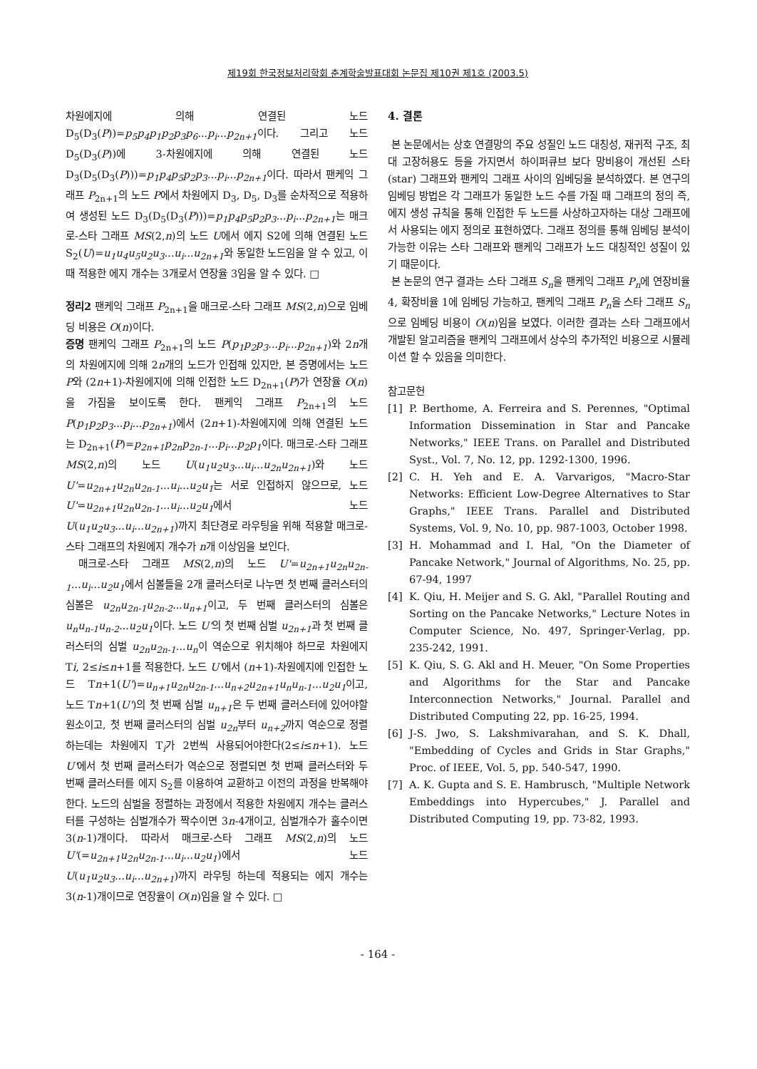제19회 한국정보처리학회 춘계학술발표대회 논문집 제10권 제1호 (2003.5)
차원에지에 의해 연결된 노드 D<sub>5</sub>(D<sub>3</sub>(P))=p<sub>5</sub>p<sub>4</sub>p<sub>1</sub>p<sub>2</sub>p<sub>3</sub>p<sub>6</sub>...p<sub>i</sub>...p<sub>2n+1</sub>이다. 그리고 노드 D<sub>5</sub>(D<sub>3</sub>(P))에 3-차원에지에 의해 연결된 노드 D<sub>3</sub>(D<sub>5</sub>(D<sub>3</sub>(P)))=p<sub>1</sub>p<sub>4</sub>p<sub>5</sub>p<sub>2</sub>p<sub>3</sub>...p<sub>i</sub>...p<sub>2n+1</sub>이다. 따라서 팬케익 그래프 P<sub>2n+1</sub>의 노드 P에서 차원에지 D<sub>3</sub>, D<sub>5</sub>, D<sub>3</sub>를 순차적으로 적용하여 생성된 노드 D<sub>3</sub>(D<sub>5</sub>(D<sub>3</sub>(P)))=p<sub>1</sub>p<sub>4</sub>p<sub>5</sub>p<sub>2</sub>p<sub>3</sub>...p<sub>i</sub>...p<sub>2n+1</sub>는 매크로-스타 그래프 MS(2,n)의 노드 U에서 에지 S2에 의해 연결된 노드 S<sub>2</sub>(U)=u<sub>1</sub>u<sub>4</sub>u<sub>5</sub>u<sub>2</sub>u<sub>3</sub>...u<sub>i</sub>...u<sub>2n+1</sub>와 동일한 노드임을 알 수 있고, 이때 적용한 에지 개수는 3개로서 연장율 3임을 알 수 있다. □
정리2 팬케익 그래프 P<sub>2n+1</sub>을 매크로-스타 그래프 MS(2,n)으로 임베딩 비용은 O(n)이다.
증명 팬케익 그래프 P<sub>2n+1</sub>의 노드 P(p<sub>1</sub>p<sub>2</sub>p<sub>3</sub>...p<sub>i</sub>...p<sub>2n+1</sub>)와 2n개의 차원에지에 의해 2n개의 노드가 인접해 있지만, 본 증명에서는 노드 P와 (2n+1)-차원에지에 의해 인접한 노드 D<sub>2n+1</sub>(P)가 연장율 O(n)을 가짐을 보이도록 한다. 팬케익 그래프 P<sub>2n+1</sub>의 노드 P(p<sub>1</sub>p<sub>2</sub>p<sub>3</sub>...p<sub>i</sub>...p<sub>2n+1</sub>)에서 (2n+1)-차원에지에 의해 연결된 노드는 D<sub>2n+1</sub>(P)=p<sub>2n+1</sub>p<sub>2n</sub>p<sub>2n-1</sub>...p<sub>i</sub>...p<sub>2</sub>p<sub>1</sub>이다. 매크로-스타 그래프 MS(2,n)의 노드 U(u<sub>1</sub>u<sub>2</sub>u<sub>3</sub>...u<sub>i</sub>...u<sub>2n</sub>u<sub>2n+1</sub>)와 노드 U'=u<sub>2n+1</sub>u<sub>2n</sub>u<sub>2n-1</sub>...u<sub>i</sub>...u<sub>2</sub>u<sub>1</sub>는 서로 인접하지 않으므로, 노드 U'=u<sub>2n+1</sub>u<sub>2n</sub>u<sub>2n-1</sub>...u<sub>i</sub>...u<sub>2</sub>u<sub>1</sub>에서 노드 U(u<sub>1</sub>u<sub>2</sub>u<sub>3</sub>...u<sub>i</sub>...u<sub>2n+1</sub>)까지 최단경로 라우팅을 위해 적용할 매크로-스타 그래프의 차원에지 개수가 n개 이상임을 보인다.
매크로-스타 그래프 MS(2,n)의 노드 U'=u<sub>2n+1</sub>u<sub>2n</sub>u<sub>2n-1</sub>...u<sub>i</sub>...u<sub>2</sub>u<sub>1</sub>에서 심볼들을 2개 클러스터로 나누면 첫 번째 클러스터의 심볼은 u<sub>2n</sub>u<sub>2n-1</sub>u<sub>2n-2</sub>...u<sub>n+1</sub>이고, 두 번째 클러스터의 심볼은 u<sub>n</sub>u<sub>n-1</sub>u<sub>n-2</sub>...u<sub>2</sub>u<sub>1</sub>이다. 노드 U'의 첫 번째 심벌 u<sub>2n+1</sub>과 첫 번째 클러스터의 심벌 u<sub>2n</sub>u<sub>2n-1</sub>...u<sub>n</sub>이 역순으로 위치해야 하므로 차원에지 Ti, 2≤i≤n+1를 적용한다. 노드 U'에서 (n+1)-차원에지에 인접한 노드 Tn+1(U')=u<sub>n+1</sub>u<sub>2n</sub>u<sub>2n-1</sub>...u<sub>n+2</sub>u<sub>2n+1</sub>u<sub>n</sub>u<sub>n-1</sub>...u<sub>2</sub>u<sub>1</sub>이고, 노드 Tn+1(U')의 첫 번째 심벌 u<sub>n+1</sub>은 두 번째 클러스터에 있어야할 원소이고, 첫 번째 클러스터의 심벌 u<sub>2n</sub>부터 u<sub>n+2</sub>까지 역순으로 정렬하는데는 차원에지 T<sub>i</sub>가 2번씩 사용되어야한다(2≤i≤n+1). 노드 U'에서 첫 번째 클러스터가 역순으로 정렬되면 첫 번째 클러스터와 두 번째 클러스터를 에지 S<sub>2</sub>를 이용하여 교환하고 이전의 과정을 반복해야한다. 노드의 심벌을 정렬하는 과정에서 적용한 차원에지 개수는 클러스터를 구성하는 심벌개수가 짝수이면 3n-4개이고, 심벌개수가 홀수이면 3(n-1)개이다. 따라서 매크로-스타 그래프 MS(2,n)의 노드 U'(=u<sub>2n+1</sub>u<sub>2n</sub>u<sub>2n-1</sub>...u<sub>i</sub>...u<sub>2</sub>u<sub>1</sub>)에서 노드 U(u<sub>1</sub>u<sub>2</sub>u<sub>3</sub>...u<sub>i</sub>...u<sub>2n+1</sub>)까지 라우팅 하는데 적용되는 에지 개수는 3(n-1)개이므로 연장율이 O(n)임을 알 수 있다. □
4. 결론
본 논문에서는 상호 연결망의 주요 성질인 노드 대칭성, 재귀적 구조, 최대 고장허용도 등을 가지면서 하이퍼큐브 보다 망비용이 개선된 스타(star) 그래프와 팬케익 그래프 사이의 임베딩을 분석하였다. 본 연구의 임베딩 방법은 각 그래프가 동일한 노드 수를 가질 때 그래프의 정의 즉, 에지 생성 규칙을 통해 인접한 두 노드를 사상하고자하는 대상 그래프에서 사용되는 에지 정의로 표현하였다. 그래프 정의를 통해 임베딩 분석이 가능한 이유는 스타 그래프와 팬케익 그래프가 노드 대칭적인 성질이 있기 때문이다.
본 논문의 연구 결과는 스타 그래프 S<sub>n</sub>을 팬케익 그래프 P<sub>n</sub>에 연장비율 4, 확장비율 1에 임베딩 가능하고, 팬케익 그래프 P<sub>n</sub>을 스타 그래프 S<sub>n</sub>으로 임베딩 비용이 O(n)임을 보였다. 이러한 결과는 스타 그래프에서 개발된 알고리즘을 팬케익 그래프에서 상수의 추가적인 비용으로 시뮬레이션 할 수 있음을 의미한다.
참고문헌
[1] P. Berthome, A. Ferreira and S. Perennes, "Optimal Information Dissemination in Star and Pancake Networks," IEEE Trans. on Parallel and Distributed Syst., Vol. 7, No. 12, pp. 1292-1300, 1996.
[2] C. H. Yeh and E. A. Varvarigos, "Macro-Star Networks: Efficient Low-Degree Alternatives to Star Graphs," IEEE Trans. Parallel and Distributed Systems, Vol. 9, No. 10, pp. 987-1003, October 1998.
[3] H. Mohammad and I. Hal, "On the Diameter of Pancake Network," Journal of Algorithms, No. 25, pp. 67-94, 1997
[4] K. Qiu, H. Meijer and S. G. Akl, "Parallel Routing and Sorting on the Pancake Networks," Lecture Notes in Computer Science, No. 497, Springer-Verlag, pp. 235-242, 1991.
[5] K. Qiu, S. G. Akl and H. Meuer, "On Some Properties and Algorithms for the Star and Pancake Interconnection Networks," Journal. Parallel and Distributed Computing 22, pp. 16-25, 1994.
[6] J-S. Jwo, S. Lakshmivarahan, and S. K. Dhall, "Embedding of Cycles and Grids in Star Graphs," Proc. of IEEE, Vol. 5, pp. 540-547, 1990.
[7] A. K. Gupta and S. E. Hambrusch, "Multiple Network Embeddings into Hypercubes," J. Parallel and Distributed Computing 19, pp. 73-82, 1993.
- 164 -